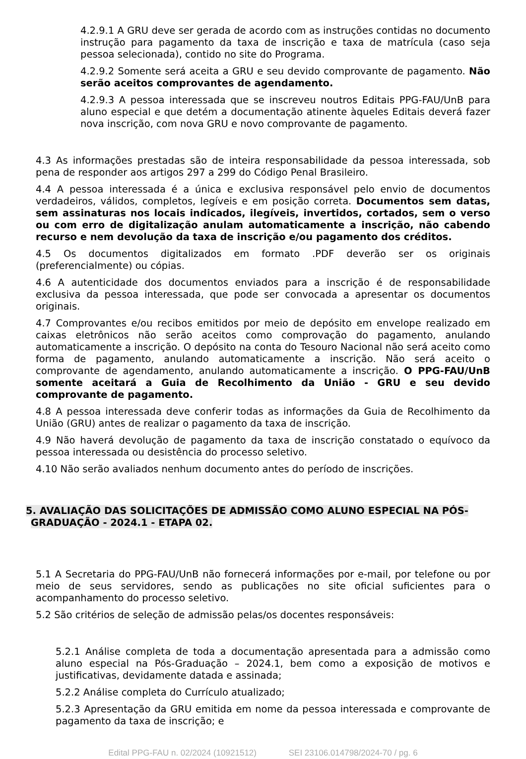4.2.9.1 A GRU deve ser gerada de acordo com as instruções contidas no documento instrução para pagamento da taxa de inscrição e taxa de matrícula (caso seja pessoa selecionada), contido no site do Programa.
4.2.9.2 Somente será aceita a GRU e seu devido comprovante de pagamento. Não serão aceitos comprovantes de agendamento.
4.2.9.3 A pessoa interessada que se inscreveu noutros Editais PPG-FAU/UnB para aluno especial e que detém a documentação atinente àqueles Editais deverá fazer nova inscrição, com nova GRU e novo comprovante de pagamento.
4.3 As informações prestadas são de inteira responsabilidade da pessoa interessada, sob pena de responder aos artigos 297 a 299 do Código Penal Brasileiro.
4.4 A pessoa interessada é a única e exclusiva responsável pelo envio de documentos verdadeiros, válidos, completos, legíveis e em posição correta. Documentos sem datas, sem assinaturas nos locais indicados, ilegíveis, invertidos, cortados, sem o verso ou com erro de digitalização anulam automaticamente a inscrição, não cabendo recurso e nem devolução da taxa de inscrição e/ou pagamento dos créditos.
4.5 Os documentos digitalizados em formato .PDF deverão ser os originais (preferencialmente) ou cópias.
4.6 A autenticidade dos documentos enviados para a inscrição é de responsabilidade exclusiva da pessoa interessada, que pode ser convocada a apresentar os documentos originais.
4.7 Comprovantes e/ou recibos emitidos por meio de depósito em envelope realizado em caixas eletrônicos não serão aceitos como comprovação do pagamento, anulando automaticamente a inscrição. O depósito na conta do Tesouro Nacional não será aceito como forma de pagamento, anulando automaticamente a inscrição. Não será aceito o comprovante de agendamento, anulando automaticamente a inscrição. O PPG-FAU/UnB somente aceitará a Guia de Recolhimento da União - GRU e seu devido comprovante de pagamento.
4.8 A pessoa interessada deve conferir todas as informações da Guia de Recolhimento da União (GRU) antes de realizar o pagamento da taxa de inscrição.
4.9 Não haverá devolução de pagamento da taxa de inscrição constatado o equívoco da pessoa interessada ou desistência do processo seletivo.
4.10 Não serão avaliados nenhum documento antes do período de inscrições.
5. AVALIAÇÃO DAS SOLICITAÇÕES DE ADMISSÃO COMO ALUNO ESPECIAL NA PÓS-GRADUAÇÃO - 2024.1 - ETAPA 02.
5.1 A Secretaria do PPG-FAU/UnB não fornecerá informações por e-mail, por telefone ou por meio de seus servidores, sendo as publicações no site oficial suficientes para o acompanhamento do processo seletivo.
5.2 São critérios de seleção de admissão pelas/os docentes responsáveis:
5.2.1 Análise completa de toda a documentação apresentada para a admissão como aluno especial na Pós-Graduação – 2024.1, bem como a exposição de motivos e justificativas, devidamente datada e assinada;
5.2.2 Análise completa do Currículo atualizado;
5.2.3 Apresentação da GRU emitida em nome da pessoa interessada e comprovante de pagamento da taxa de inscrição; e
Edital PPG-FAU n. 02/2024 (10921512) SEI 23106.014798/2024-70 / pg. 6